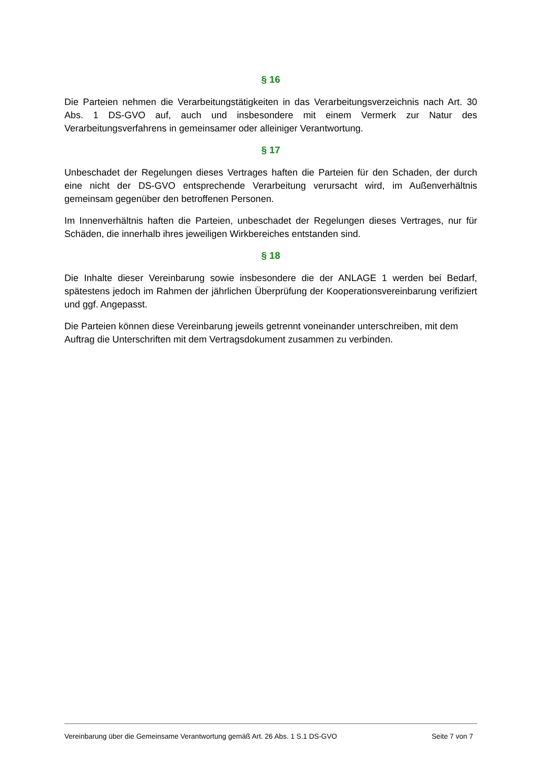§ 16
Die Parteien nehmen die Verarbeitungstätigkeiten in das Verarbeitungsverzeichnis nach Art. 30 Abs. 1 DS-GVO auf, auch und insbesondere mit einem Vermerk zur Natur des Verarbeitungsverfahrens in gemeinsamer oder alleiniger Verantwortung.
§ 17
Unbeschadet der Regelungen dieses Vertrages haften die Parteien für den Schaden, der durch eine nicht der DS-GVO entsprechende Verarbeitung verursacht wird, im Außenverhältnis gemeinsam gegenüber den betroffenen Personen.
Im Innenverhältnis haften die Parteien, unbeschadet der Regelungen dieses Vertrages, nur für Schäden, die innerhalb ihres jeweiligen Wirkbereiches entstanden sind.
§ 18
Die Inhalte dieser Vereinbarung sowie insbesondere die der ANLAGE 1 werden bei Bedarf, spätestens jedoch im Rahmen der jährlichen Überprüfung der Kooperationsvereinbarung verifiziert und ggf. Angepasst.
Die Parteien können diese Vereinbarung jeweils getrennt voneinander unterschreiben, mit dem Auftrag die Unterschriften mit dem Vertragsdokument zusammen zu verbinden.
Vereinbarung über die Gemeinsame Verantwortung gemäß Art. 26 Abs. 1 S.1 DS-GVO Seite 7 von 7